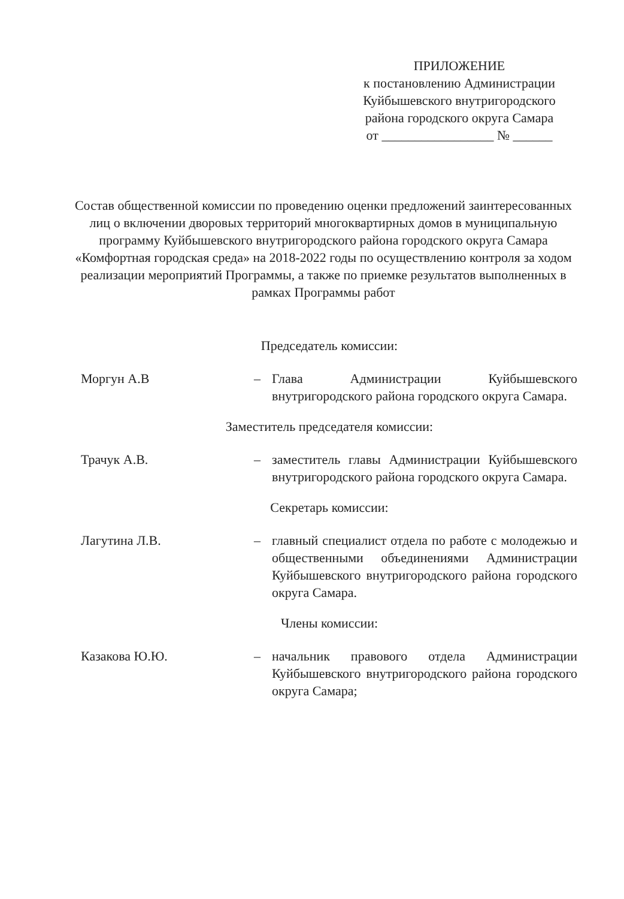ПРИЛОЖЕНИЕ
к постановлению Администрации
Куйбышевского внутригородского
района городского округа Самара
от _________________ № ______
Состав общественной комиссии по проведению оценки предложений заинтересованных лиц о включении дворовых территорий многоквартирных домов в муниципальную программу Куйбышевского внутригородского района городского округа Самара «Комфортная городская среда» на 2018-2022 годы по осуществлению контроля за ходом реализации мероприятий Программы, а также по приемке результатов выполненных в рамках Программы работ
Председатель комиссии:
Моргун А.В – Глава Администрации Куйбышевского внутригородского района городского округа Самара.
Заместитель председателя комиссии:
Трачук А.В. – заместитель главы Администрации Куйбышевского внутригородского района городского округа Самара.
Секретарь комиссии:
Лагутина Л.В. – главный специалист отдела по работе с молодежью и общественными объединениями Администрации Куйбышевского внутригородского района городского округа Самара.
Члены комиссии:
Казакова Ю.Ю. – начальник правового отдела Администрации Куйбышевского внутригородского района городского округа Самара;